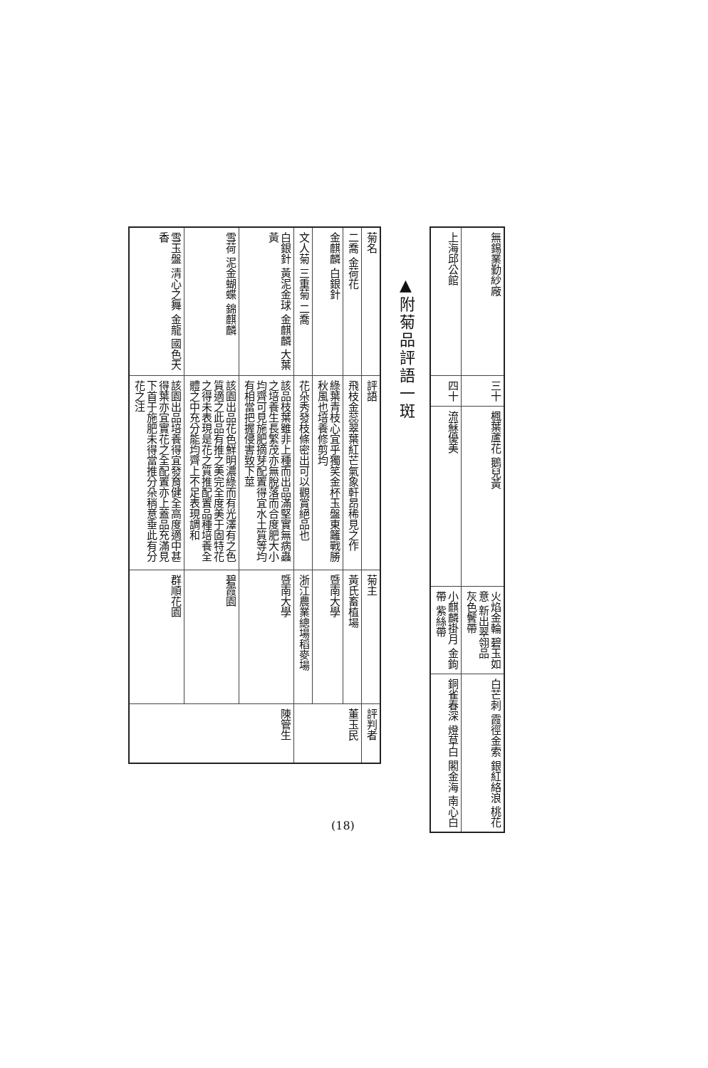| 無錫業勤紗廠 | 三十 | 楓葉蘆花 鵝兒黃 | 火焰金輪 碧玉如意 新出翠翎品 灰色鬢帶 | 白芒刺 霞徑金索 銀紅絡浪 桃花 |
| 上海邱公館 | 四十 | 流蘇優美 | 小麒麟掛月 金鉤帶 紫絲帶 | 銅雀春深 燈草白 閣金海 南心白 |
▲附菊品評語一斑
| 菊名 | 評語 | 菊主 | 評判者 |
| --- | --- | --- | --- |
| 二喬 金荷花 | 飛枝金蕊翠葉紅芒氣象軒昂稀見之作 | 黃氏畜植場 | 董玉民 |
| 金麒麟 白銀針 | 綠葉青枝心宜乎獨笑金杯玉盤東籬戰勝秋風也培養修剪均 | 暨南大學 | |
| 文人菊 三重菊 二喬 | 花朵秀發枝條密出可以觀賞絕品也 | 浙江農業總場稻麥場 | |
| 白銀針 黃泥金球 金麒麟 大葉黃 | 該品枝葉雖非上種而出品滿堅實無病蟲之培養生長繁茂亦無脫落而合度肥大小均齊可見施肥摘芽配置得宜水土質等均有相當把握侵害致下莖 | 暨南大學 | 陳管生 |
| 雪荷 泥金蝴蝶 錦麒麟 | 該園出品花色鮮明濃綠而有光澤有之色質適之此品有推之美完全度美于固特花之得未表現是花之質推配置品種培養全體之中充分能均齊上不足表現調和 | 碧霞園 | |
| 雪玉盤 清心之舞 金龍 國色天香 | 該園出品培養得宜發育健全高度適中甚得葉亦宜實花之全配置亦上蓋品充滿見下首于施肥未得當推分朵稍意垂此有分花之注 | 群順花園 | |
(18)